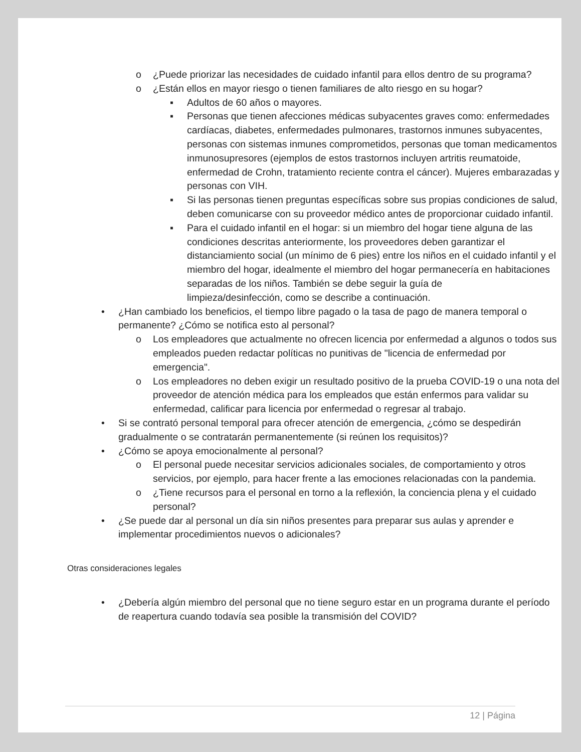o ¿Puede priorizar las necesidades de cuidado infantil para ellos dentro de su programa?
o ¿Están ellos en mayor riesgo o tienen familiares de alto riesgo en su hogar?
▪ Adultos de 60 años o mayores.
▪ Personas que tienen afecciones médicas subyacentes graves como: enfermedades cardíacas, diabetes, enfermedades pulmonares, trastornos inmunes subyacentes, personas con sistemas inmunes comprometidos, personas que toman medicamentos inmunosupresores (ejemplos de estos trastornos incluyen artritis reumatoide, enfermedad de Crohn, tratamiento reciente contra el cáncer). Mujeres embarazadas y personas con VIH.
▪ Si las personas tienen preguntas específicas sobre sus propias condiciones de salud, deben comunicarse con su proveedor médico antes de proporcionar cuidado infantil.
▪ Para el cuidado infantil en el hogar: si un miembro del hogar tiene alguna de las condiciones descritas anteriormente, los proveedores deben garantizar el distanciamiento social (un mínimo de 6 pies) entre los niños en el cuidado infantil y el miembro del hogar, idealmente el miembro del hogar permanecería en habitaciones separadas de los niños. También se debe seguir la guía de
limpieza/desinfección, como se describe a continuación.
• ¿Han cambiado los beneficios, el tiempo libre pagado o la tasa de pago de manera temporal o permanente? ¿Cómo se notifica esto al personal?
o Los empleadores que actualmente no ofrecen licencia por enfermedad a algunos o todos sus empleados pueden redactar políticas no punitivas de "licencia de enfermedad por emergencia".
o Los empleadores no deben exigir un resultado positivo de la prueba COVID-19 o una nota del proveedor de atención médica para los empleados que están enfermos para validar su enfermedad, calificar para licencia por enfermedad o regresar al trabajo.
• Si se contrató personal temporal para ofrecer atención de emergencia, ¿cómo se despedirán gradualmente o se contratarán permanentemente (si reúnen los requisitos)?
• ¿Cómo se apoya emocionalmente al personal?
o El personal puede necesitar servicios adicionales sociales, de comportamiento y otros servicios, por ejemplo, para hacer frente a las emociones relacionadas con la pandemia.
o ¿Tiene recursos para el personal en torno a la reflexión, la conciencia plena y el cuidado personal?
• ¿Se puede dar al personal un día sin niños presentes para preparar sus aulas y aprender e implementar procedimientos nuevos o adicionales?
Otras consideraciones legales
• ¿Debería algún miembro del personal que no tiene seguro estar en un programa durante el período de reapertura cuando todavía sea posible la transmisión del COVID?
12 | Página